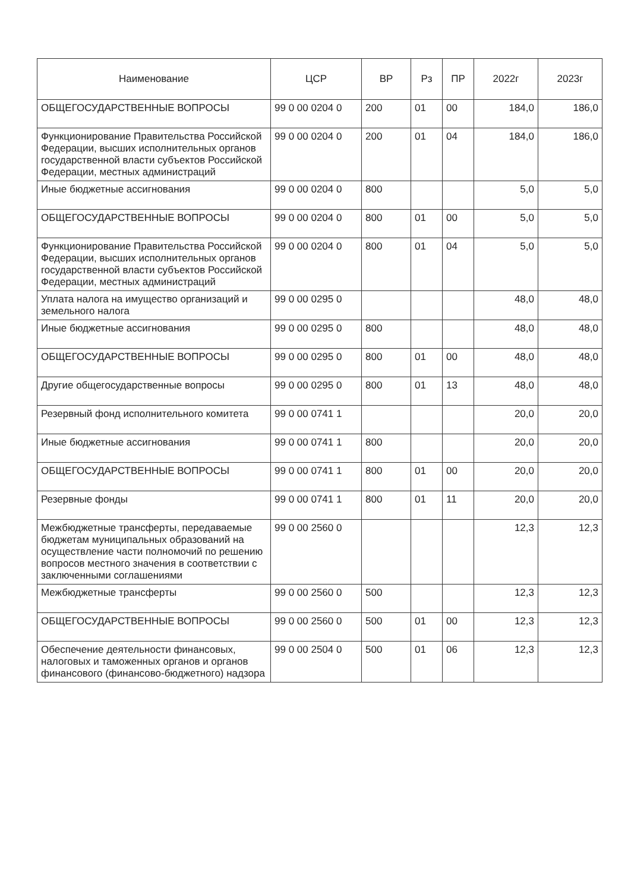| Наименование | ЦСР | ВР | Рз | ПР | 2022г | 2023г |
| --- | --- | --- | --- | --- | --- | --- |
| ОБЩЕГОСУДАРСТВЕННЫЕ ВОПРОСЫ | 99 0 00 0204 0 | 200 | 01 | 00 | 184,0 | 186,0 |
| Функционирование Правительства Российской Федерации, высших исполнительных органов государственной власти субъектов Российской Федерации, местных администраций | 99 0 00 0204 0 | 200 | 01 | 04 | 184,0 | 186,0 |
| Иные бюджетные ассигнования | 99 0 00 0204 0 | 800 | | | 5,0 | 5,0 |
| ОБЩЕГОСУДАРСТВЕННЫЕ ВОПРОСЫ | 99 0 00 0204 0 | 800 | 01 | 00 | 5,0 | 5,0 |
| Функционирование Правительства Российской Федерации, высших исполнительных органов государственной власти субъектов Российской Федерации, местных администраций | 99 0 00 0204 0 | 800 | 01 | 04 | 5,0 | 5,0 |
| Уплата налога на имущество организаций и земельного налога | 99 0 00 0295 0 | | | | 48,0 | 48,0 |
| Иные бюджетные ассигнования | 99 0 00 0295 0 | 800 | | | 48,0 | 48,0 |
| ОБЩЕГОСУДАРСТВЕННЫЕ ВОПРОСЫ | 99 0 00 0295 0 | 800 | 01 | 00 | 48,0 | 48,0 |
| Другие общегосударственные вопросы | 99 0 00 0295 0 | 800 | 01 | 13 | 48,0 | 48,0 |
| Резервный фонд исполнительного комитета | 99 0 00 0741 1 | | | | 20,0 | 20,0 |
| Иные бюджетные ассигнования | 99 0 00 0741 1 | 800 | | | 20,0 | 20,0 |
| ОБЩЕГОСУДАРСТВЕННЫЕ ВОПРОСЫ | 99 0 00 0741 1 | 800 | 01 | 00 | 20,0 | 20,0 |
| Резервные фонды | 99 0 00 0741 1 | 800 | 01 | 11 | 20,0 | 20,0 |
| Межбюджетные трансферты, передаваемые бюджетам муниципальных образований на осуществление части полномочий по решению вопросов местного значения в соответствии с заключенными соглашениями | 99 0 00 2560 0 | | | | 12,3 | 12,3 |
| Межбюджетные трансферты | 99 0 00 2560 0 | 500 | | | 12,3 | 12,3 |
| ОБЩЕГОСУДАРСТВЕННЫЕ ВОПРОСЫ | 99 0 00 2560 0 | 500 | 01 | 00 | 12,3 | 12,3 |
| Обеспечение деятельности финансовых, налоговых и таможенных органов и органов финансового (финансово-бюджетного) надзора | 99 0 00 2504 0 | 500 | 01 | 06 | 12,3 | 12,3 |